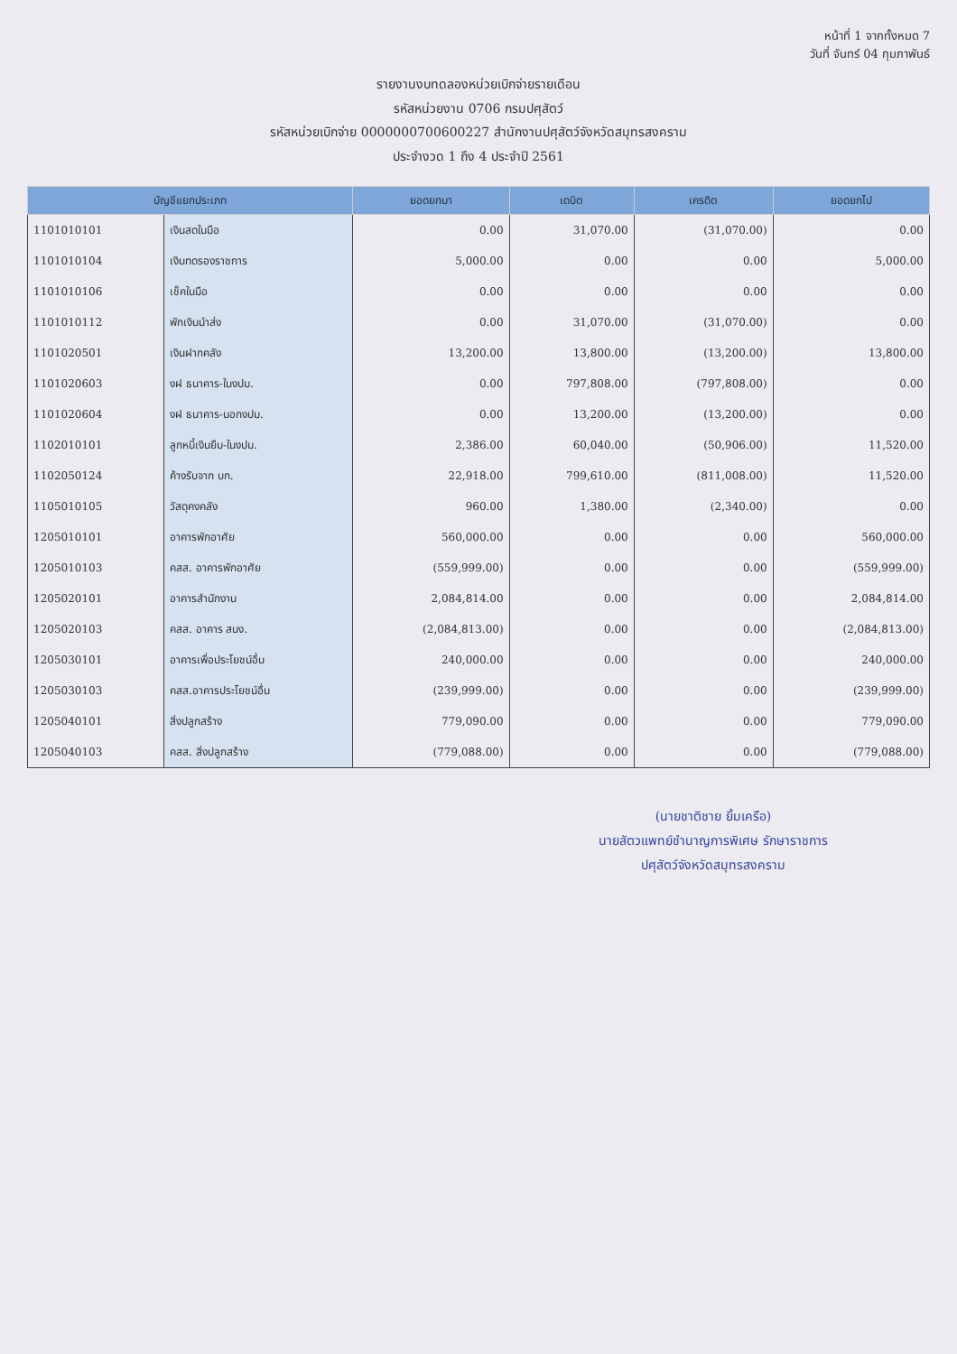หน้าที่ 1 จากทั้งหมด 7
วันที่ จันทร์ 04 กุมภาพันธ์
รายงานงบทดลองหน่วยเบิกจ่ายรายเดือน
รหัสหน่วยงาน 0706 กรมปศุสัตว์
รหัสหน่วยเบิกจ่าย 0000000700600227 สำนักงานปศุสัตว์จังหวัดสมุทรสงคราม
ประจำงวด 1 ถึง 4 ประจำปี 2561
| บัญชีแยกประเภท | | ยอดยกมา | เดบิต | เครดิต | ยอดยกไป |
| --- | --- | --- | --- | --- | --- |
| 1101010101 | เงินสดในมือ | 0.00 | 31,070.00 | (31,070.00) | 0.00 |
| 1101010104 | เงินทดรองราชการ | 5,000.00 | 0.00 | 0.00 | 5,000.00 |
| 1101010106 | เช็คในมือ | 0.00 | 0.00 | 0.00 | 0.00 |
| 1101010112 | พักเงินนำส่ง | 0.00 | 31,070.00 | (31,070.00) | 0.00 |
| 1101020501 | เงินฝากคลัง | 13,200.00 | 13,800.00 | (13,200.00) | 13,800.00 |
| 1101020603 | งฝ ธนาคาร-ในงปม. | 0.00 | 797,808.00 | (797,808.00) | 0.00 |
| 1101020604 | งฝ ธนาคาร-นอกงปม. | 0.00 | 13,200.00 | (13,200.00) | 0.00 |
| 1102010101 | ลูกหนี้เงินยืม-ในงปม. | 2,386.00 | 60,040.00 | (50,906.00) | 11,520.00 |
| 1102050124 | ค้างรับจาก บก. | 22,918.00 | 799,610.00 | (811,008.00) | 11,520.00 |
| 1105010105 | วัสดุคงคลัง | 960.00 | 1,380.00 | (2,340.00) | 0.00 |
| 1205010101 | อาคารพักอาศัย | 560,000.00 | 0.00 | 0.00 | 560,000.00 |
| 1205010103 | คสส. อาคารพักอาศัย | (559,999.00) | 0.00 | 0.00 | (559,999.00) |
| 1205020101 | อาคารสำนักงาน | 2,084,814.00 | 0.00 | 0.00 | 2,084,814.00 |
| 1205020103 | คสส. อาคาร สนง. | (2,084,813.00) | 0.00 | 0.00 | (2,084,813.00) |
| 1205030101 | อาคารเพื่อประโยชน์อื่น | 240,000.00 | 0.00 | 0.00 | 240,000.00 |
| 1205030103 | คสส.อาคารประโยชน์อื่น | (239,999.00) | 0.00 | 0.00 | (239,999.00) |
| 1205040101 | สิ่งปลูกสร้าง | 779,090.00 | 0.00 | 0.00 | 779,090.00 |
| 1205040103 | คสส. สิ่งปลูกสร้าง | (779,088.00) | 0.00 | 0.00 | (779,088.00) |
(นายชาติชาย ยิ้มเครือ)
นายสัตวแพทย์ชำนาญการพิเศษ รักษาราชการ
ปศุสัตว์จังหวัดสมุทรสงคราม